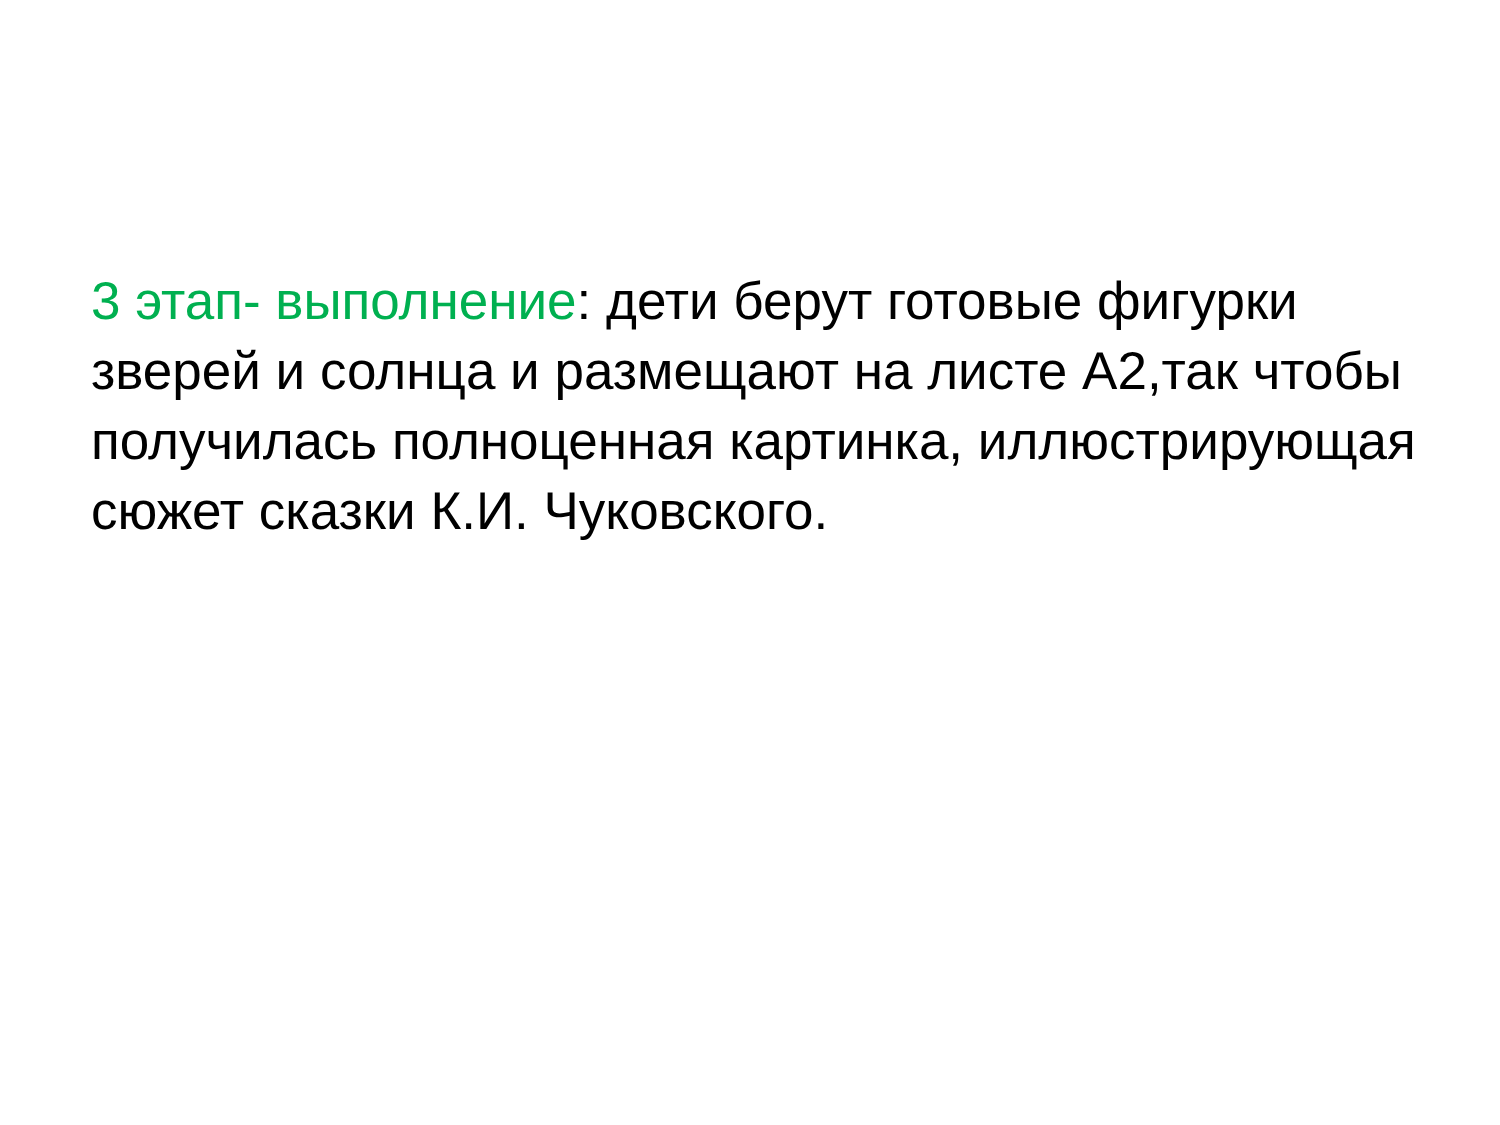3 этап- выполнение: дети берут готовые фигурки зверей и солнца и размещают на листе А2,так чтобы получилась полноценная картинка, иллюстрирующая сюжет сказки К.И. Чуковского.